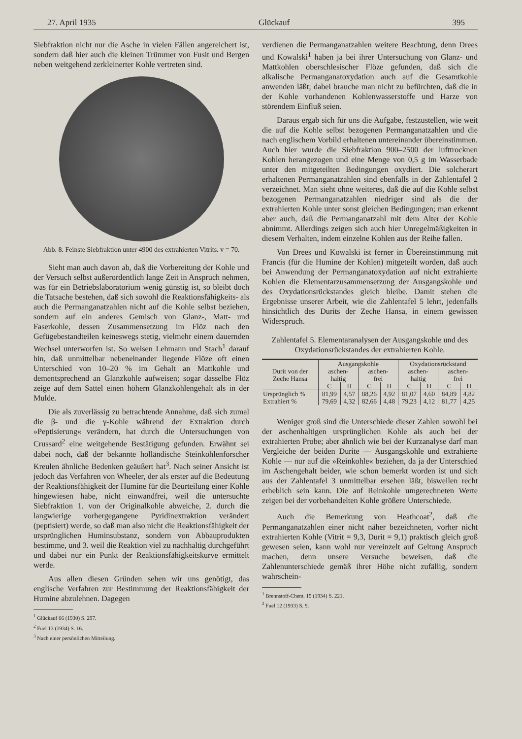27. April 1935 Glückauf 395
Siebfraktion nicht nur die Asche in vielen Fällen angereichert ist, sondern daß hier auch die kleinen Trümmer von Fusit und Bergen neben weitgehend zerkleinerter Kohle vertreten sind.
Abb. 8. Feinste Siebfraktion unter 4900 des extrahierten Vitrits. v = 70.
Sieht man auch davon ab, daß die Vorbereitung der Kohle und der Versuch selbst außerordentlich lange Zeit in Anspruch nehmen, was für ein Betriebslaboratorium wenig günstig ist, so bleibt doch die Tatsache bestehen, daß sich sowohl die Reaktionsfähigkeits- als auch die Permanganatzahlen nicht auf die Kohle selbst beziehen, sondern auf ein anderes Gemisch von Glanz-, Matt- und Faserkohle, dessen Zusammensetzung im Flöz nach den Gefügebestandteilen keineswegs stetig, vielmehr einem dauernden Wechsel unterworfen ist. So weisen Lehmann und Stach<sup>1</sup> darauf hin, daß unmittelbar nebeneinander liegende Flöze oft einen Unterschied von 10–20 % im Gehalt an Mattkohle und dementsprechend an Glanzkohle aufweisen; sogar dasselbe Flöz zeige auf dem Sattel einen höhern Glanzkohlengehalt als in der Mulde.
Die als zuverlässig zu betrachtende Annahme, daß sich zumal die β- und die γ-Kohle während der Extraktion durch »Peptisierung« verändern, hat durch die Untersuchungen von Crussard<sup>2</sup> eine weitgehende Bestätigung gefunden. Erwähnt sei dabei noch, daß der bekannte holländische Steinkohlenforscher Kreulen ähnliche Bedenken geäußert hat<sup>3</sup>. Nach seiner Ansicht ist jedoch das Verfahren von Wheeler, der als erster auf die Bedeutung der Reaktionsfähigkeit der Humine für die Beurteilung einer Kohle hingewiesen habe, nicht einwandfrei, weil die untersuchte Siebfraktion 1. von der Originalkohle abweiche, 2. durch die langwierige vorhergegangene Pyridinextraktion verändert (peptisiert) werde, so daß man also nicht die Reaktionsfähigkeit der ursprünglichen Huminsubstanz, sondern von Abbauprodukten bestimme, und 3. weil die Reaktion viel zu nachhaltig durchgeführt und dabei nur ein Punkt der Reaktionsfähigkeitskurve ermittelt werde.
Aus allen diesen Gründen sehen wir uns genötigt, das englische Verfahren zur Bestimmung der Reaktionsfähigkeit der Humine abzulehnen. Dagegen
<sup>1</sup> Glückauf 66 (1930) S. 297.
<sup>2</sup> Fuel 13 (1934) S. 16.
<sup>3</sup> Nach einer persönlichen Mitteilung.
verdienen die Permanganatzahlen weitere Beachtung, denn Drees und Kowalski<sup>1</sup> haben ja bei ihrer Untersuchung von Glanz- und Mattkohlen oberschlesischer Flöze gefunden, daß sich die alkalische Permanganatoxydation auch auf die Gesamtkohle anwenden läßt; dabei brauche man nicht zu befürchten, daß die in der Kohle vorhandenen Kohlenwasserstoffe und Harze von störendem Einfluß seien.
Daraus ergab sich für uns die Aufgabe, festzustellen, wie weit die auf die Kohle selbst bezogenen Permanganatzahlen und die nach englischem Vorbild erhaltenen untereinander übereinstimmen. Auch hier wurde die Siebfraktion 900–2500 der lufttrocknen Kohlen herangezogen und eine Menge von 0,5 g im Wasserbade unter den mitgeteilten Bedingungen oxydiert. Die solcherart erhaltenen Permanganatzahlen sind ebenfalls in der Zahlentafel 2 verzeichnet. Man sieht ohne weiteres, daß die auf die Kohle selbst bezogenen Permanganatzahlen niedriger sind als die der extrahierten Kohle unter sonst gleichen Bedingungen; man erkennt aber auch, daß die Permanganatzahl mit dem Alter der Kohle abnimmt. Allerdings zeigen sich auch hier Unregelmäßigkeiten in diesem Verhalten, indem einzelne Kohlen aus der Reihe fallen.
Von Drees und Kowalski ist ferner in Übereinstimmung mit Francis (für die Humine der Kohlen) mitgeteilt worden, daß auch bei Anwendung der Permanganatoxydation auf nicht extrahierte Kohlen die Elementarzusammensetzung der Ausgangskohle und des Oxydationsrückstandes gleich bleibe. Damit stehen die Ergebnisse unserer Arbeit, wie die Zahlentafel 5 lehrt, jedenfalls hinsichtlich des Durits der Zeche Hansa, in einem gewissen Widerspruch.
Zahlentafel 5. Elementaranalysen der Ausgangskohle und des Oxydationsrückstandes der extrahierten Kohle.
| Durit von der Zeche Hansa | Ausgangskohle | | | | Oxydationsrückstand | | | |
| --- | --- | --- | --- | --- | --- | --- | --- | --- |
| | aschen- haltig | | aschen- frei | | aschen- haltig | | aschen- frei | |
| | C | H | C | H | C | H | C | H |
| Ursprünglich % | 81,99 | 4,57 | 88,26 | 4,92 | 81,07 | 4,60 | 84,89 | 4,82 |
| Extrahiert % | 79,69 | 4,32 | 82,66 | 4,48 | 79,23 | 4,12 | 81,77 | 4,25 |
Weniger groß sind die Unterschiede dieser Zahlen sowohl bei der aschenhaltigen ursprünglichen Kohle als auch bei der extrahierten Probe; aber ähnlich wie bei der Kurzanalyse darf man Vergleiche der beiden Durite — Ausgangskohle und extrahierte Kohle — nur auf die »Reinkohle« beziehen, da ja der Unterschied im Aschengehalt beider, wie schon bemerkt worden ist und sich aus der Zahlentafel 3 unmittelbar ersehen läßt, bisweilen recht erheblich sein kann. Die auf Reinkohle umgerechneten Werte zeigen bei der vorbehandelten Kohle größere Unterschiede.
Auch die Bemerkung von Heathcoat<sup>2</sup>, daß die Permanganatzahlen einer nicht näher bezeichneten, vorher nicht extrahierten Kohle (Vitrit = 9,3, Durit = 9,1) praktisch gleich groß gewesen seien, kann wohl nur vereinzelt auf Geltung Anspruch machen, denn unsere Versuche beweisen, daß die Zahlenunterschiede gemäß ihrer Höhe nicht zufällig, sondern wahrschein-
<sup>1</sup> Brennstoff-Chem. 15 (1934) S. 221.
<sup>2</sup> Fuel 12 (1933) S. 9.